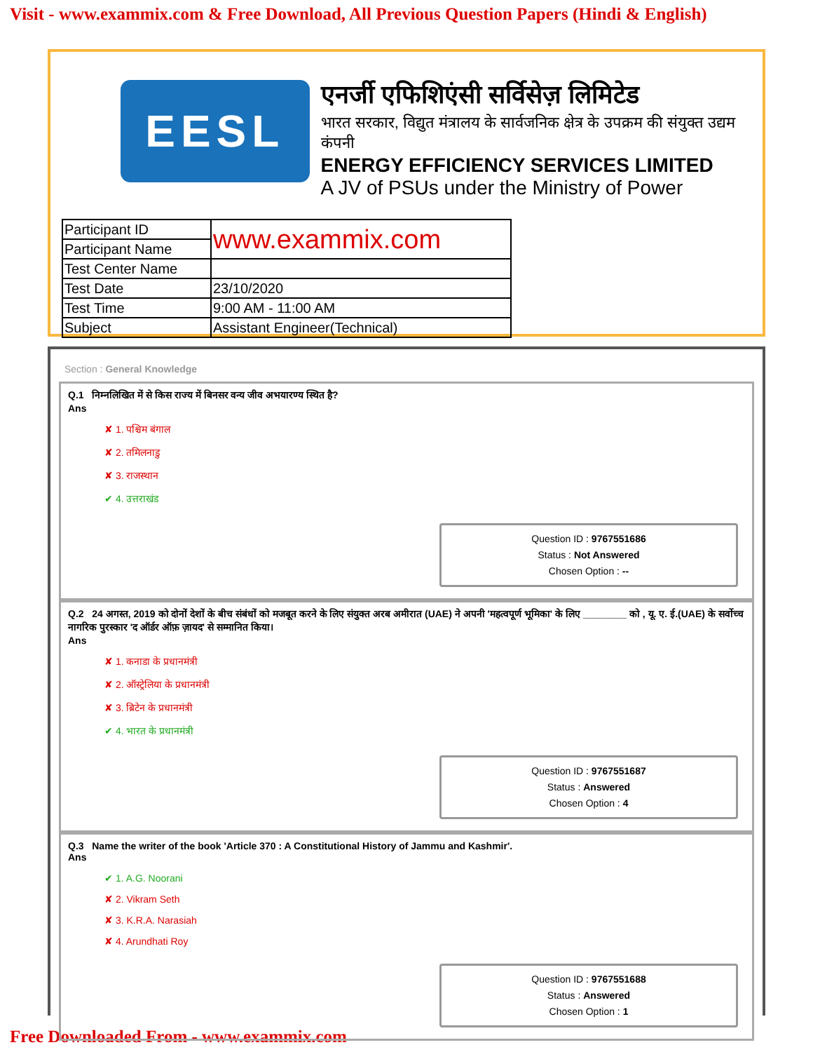Visit - www.exammix.com & Free Download, All Previous Question Papers (Hindi & English)
EESL
एनर्जी एफिशिएंसी सर्विसेज़ लिमिटेड
भारत सरकार, विद्युत मंत्रालय के सार्वजनिक क्षेत्र के उपक्रम की संयुक्त उद्यम कंपनी
ENERGY EFFICIENCY SERVICES LIMITED
A JV of PSUs under the Ministry of Power
| Participant ID | www.exammix.com |
| Participant Name | |
| Test Center Name | |
| Test Date | 23/10/2020 |
| Test Time | 9:00 AM - 11:00 AM |
| Subject | Assistant Engineer(Technical) |
Section : General Knowledge
Q.1 निम्नलिखित में से किस राज्य में बिनसर वन्य जीव अभयारण्य स्थित है?
Ans
✘ 1. पश्चिम बंगाल
✘ 2. तमिलनाडु
✘ 3. राजस्थान
✔ 4. उत्तराखंड
Question ID : 9767551686
Status : Not Answered
Chosen Option : --
Q.2 24 अगस्त, 2019 को दोनों देशों के बीच संबंधों को मजबूत करने के लिए संयुक्त अरब अमीरात (UAE) ने अपनी 'महत्वपूर्ण भूमिका' के लिए ________ को , यू. ए. ई.(UAE) के सर्वोच्च नागरिक पुरस्कार 'द ऑर्डर ऑफ़ ज़ायद' से सम्मानित किया।
Ans
✘ 1. कनाडा के प्रधानमंत्री
✘ 2. ऑस्ट्रेलिया के प्रधानमंत्री
✘ 3. ब्रिटेन के प्रधानमंत्री
✔ 4. भारत के प्रधानमंत्री
Question ID : 9767551687
Status : Answered
Chosen Option : 4
Q.3 Name the writer of the book 'Article 370 : A Constitutional History of Jammu and Kashmir'.
Ans
✔ 1. A.G. Noorani
✘ 2. Vikram Seth
✘ 3. K.R.A. Narasiah
✘ 4. Arundhati Roy
Question ID : 9767551688
Status : Answered
Chosen Option : 1
Free Downloaded From - www.exammix.com